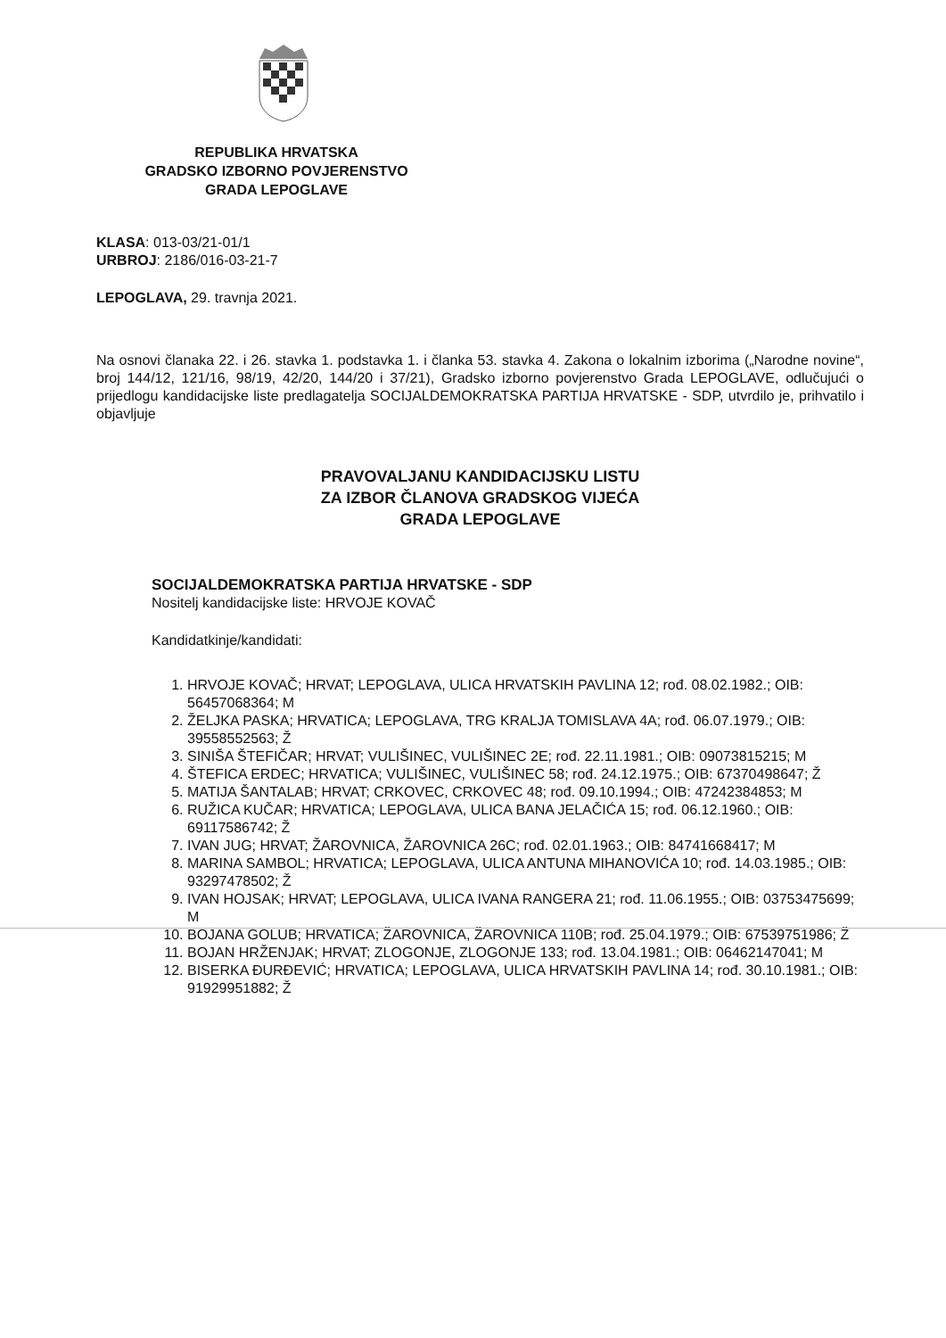REPUBLIKA HRVATSKA
GRADSKO IZBORNO POVJERENSTVO
GRADA LEPOGLAVE
KLASA: 013-03/21-01/1
URBROJ: 2186/016-03-21-7
LEPOGLAVA, 29. travnja 2021.
Na osnovi članaka 22. i 26. stavka 1. podstavka 1. i članka 53. stavka 4. Zakona o lokalnim izborima („Narodne novine“, broj 144/12, 121/16, 98/19, 42/20, 144/20 i 37/21), Gradsko izborno povjerenstvo Grada LEPOGLAVE, odlučujući o prijedlogu kandidacijske liste predlagatelja SOCIJALDEMOKRATSKA PARTIJA HRVATSKE - SDP, utvrdilo je, prihvatilo i objavljuje
PRAVOVALJANU KANDIDACIJSKU LISTU
ZA IZBOR ČLANOVA GRADSKOG VIJEĆA
GRADA LEPOGLAVE
SOCIJALDEMOKRATSKA PARTIJA HRVATSKE - SDP
Nositelj kandidacijske liste: HRVOJE KOVAČ
Kandidatkinje/kandidati:
1. HRVOJE KOVAČ; HRVAT; LEPOGLAVA, ULICA HRVATSKIH PAVLINA 12; rođ. 08.02.1982.; OIB: 56457068364; M
2. ŽELJKA PASKA; HRVATICA; LEPOGLAVA, TRG KRALJA TOMISLAVA 4A; rođ. 06.07.1979.; OIB: 39558552563; Ž
3. SINIŠA ŠTEFIČAR; HRVAT; VULIŠINEC, VULIŠINEC 2E; rođ. 22.11.1981.; OIB: 09073815215; M
4. ŠTEFICA ERDEC; HRVATICA; VULIŠINEC, VULIŠINEC 58; rođ. 24.12.1975.; OIB: 67370498647; Ž
5. MATIJA ŠANTALAB; HRVAT; CRKOVEC, CRKOVEC 48; rođ. 09.10.1994.; OIB: 47242384853; M
6. RUŽICA KUČAR; HRVATICA; LEPOGLAVA, ULICA BANA JELAČIĆA 15; rođ. 06.12.1960.; OIB: 69117586742; Ž
7. IVAN JUG; HRVAT; ŽAROVNICA, ŽAROVNICA 26C; rođ. 02.01.1963.; OIB: 84741668417; M
8. MARINA SAMBOL; HRVATICA; LEPOGLAVA, ULICA ANTUNA MIHANOVIĆA 10; rođ. 14.03.1985.; OIB: 93297478502; Ž
9. IVAN HOJSAK; HRVAT; LEPOGLAVA, ULICA IVANA RANGERA 21; rođ. 11.06.1955.; OIB: 03753475699; M
10. BOJANA GOLUB; HRVATICA; ŽAROVNICA, ŽAROVNICA 110B; rođ. 25.04.1979.; OIB: 67539751986; Ž
11. BOJAN HRŽENJAK; HRVAT; ZLOGONJE, ZLOGONJE 133; rođ. 13.04.1981.; OIB: 06462147041; M
12. BISERKA ĐURĐEVIĆ; HRVATICA; LEPOGLAVA, ULICA HRVATSKIH PAVLINA 14; rođ. 30.10.1981.; OIB: 91929951882; Ž